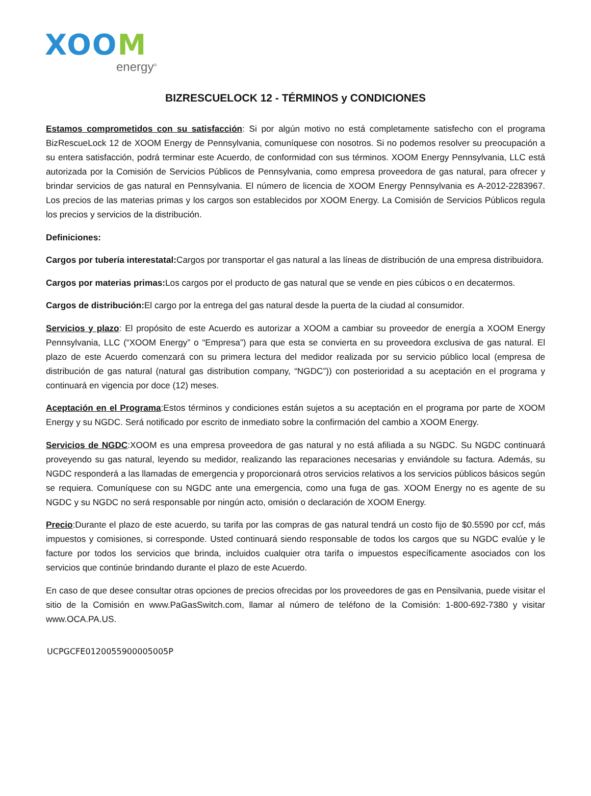XOOM
energy<sup>®</sup>
BIZRESCUELOCK 12 - TÉRMINOS y CONDICIONES
Estamos comprometidos con su satisfacción: Si por algún motivo no está completamente satisfecho con el programa BizRescueLock 12 de XOOM Energy de Pennsylvania, comuníquese con nosotros. Si no podemos resolver su preocupación a su entera satisfacción, podrá terminar este Acuerdo, de conformidad con sus términos. XOOM Energy Pennsylvania, LLC está autorizada por la Comisión de Servicios Públicos de Pennsylvania, como empresa proveedora de gas natural, para ofrecer y brindar servicios de gas natural en Pennsylvania. El número de licencia de XOOM Energy Pennsylvania es A-2012-2283967. Los precios de las materias primas y los cargos son establecidos por XOOM Energy. La Comisión de Servicios Públicos regula los precios y servicios de la distribución.
Definiciones:
Cargos por tubería interestatal: Cargos por transportar el gas natural a las líneas de distribución de una empresa distribuidora.
Cargos por materias primas: Los cargos por el producto de gas natural que se vende en pies cúbicos o en decatermos.
Cargos de distribución: El cargo por la entrega del gas natural desde la puerta de la ciudad al consumidor.
Servicios y plazo: El propósito de este Acuerdo es autorizar a XOOM a cambiar su proveedor de energía a XOOM Energy Pennsylvania, LLC (“XOOM Energy” o “Empresa”) para que esta se convierta en su proveedora exclusiva de gas natural. El plazo de este Acuerdo comenzará con su primera lectura del medidor realizada por su servicio público local (empresa de distribución de gas natural (natural gas distribution company, “NGDC”)) con posterioridad a su aceptación en el programa y continuará en vigencia por doce (12) meses.
Aceptación en el Programa:Estos términos y condiciones están sujetos a su aceptación en el programa por parte de XOOM Energy y su NGDC. Será notificado por escrito de inmediato sobre la confirmación del cambio a XOOM Energy.
Servicios de NGDC:XOOM es una empresa proveedora de gas natural y no está afiliada a su NGDC. Su NGDC continuará proveyendo su gas natural, leyendo su medidor, realizando las reparaciones necesarias y enviándole su factura. Además, su NGDC responderá a las llamadas de emergencia y proporcionará otros servicios relativos a los servicios públicos básicos según se requiera. Comuníquese con su NGDC ante una emergencia, como una fuga de gas. XOOM Energy no es agente de su NGDC y su NGDC no será responsable por ningún acto, omisión o declaración de XOOM Energy.
Precio:Durante el plazo de este acuerdo, su tarifa por las compras de gas natural tendrá un costo fijo de $0.5590 por ccf, más impuestos y comisiones, si corresponde. Usted continuará siendo responsable de todos los cargos que su NGDC evalúe y le facture por todos los servicios que brinda, incluidos cualquier otra tarifa o impuestos específicamente asociados con los servicios que continúe brindando durante el plazo de este Acuerdo.
En caso de que desee consultar otras opciones de precios ofrecidas por los proveedores de gas en Pensilvania, puede visitar el sitio de la Comisión en www.PaGasSwitch.com, llamar al número de teléfono de la Comisión: 1-800-692-7380 y visitar www.OCA.PA.US.
UCPGCFE0120055900005005P